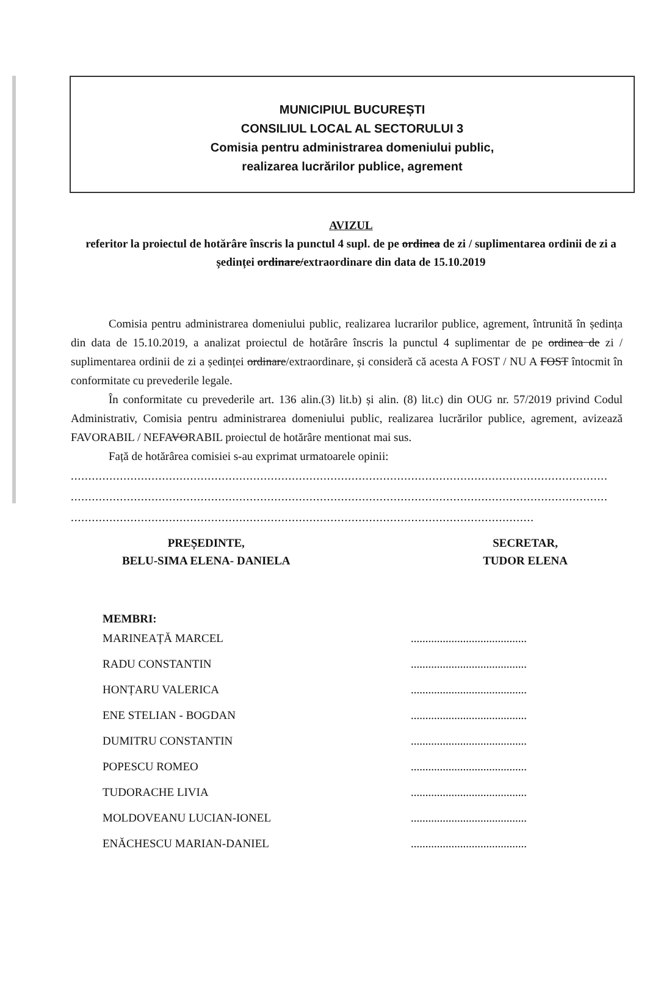MUNICIPIUL BUCUREȘTI
CONSILIUL LOCAL AL SECTORULUI 3
Comisia pentru administrarea domeniului public,
realizarea lucrărilor publice, agrement
AVIZUL
referitor la proiectul de hotărâre înscris la punctul 4 supl. de pe ordinea de zi / suplimentarea ordinii de zi a ședinței ordinare/extraordinare din data de 15.10.2019
Comisia pentru administrarea domeniului public, realizarea lucrarilor publice, agrement, întrunită în ședința din data de 15.10.2019, a analizat proiectul de hotărâre înscris la punctul 4 suplimentar de pe ordinea de zi / suplimentarea ordinii de zi a ședinței ordinare/extraordinare, și consideră că acesta A FOST / NU A FOST întocmit în conformitate cu prevederile legale.
În conformitate cu prevederile art. 136 alin.(3) lit.b) și alin. (8) lit.c) din OUG nr. 57/2019 privind Codul Administrativ, Comisia pentru administrarea domeniului public, realizarea lucrărilor publice, agrement, avizează FAVORABIL / NEFAVORABIL proiectul de hotărâre mentionat mai sus.
Față de hotărârea comisiei s-au exprimat urmatoarele opinii:
.........................................................................................................................................................
.........................................................................................................................................................
....................................................................................................................................
PREȘEDINTE,
BELU-SIMA ELENA- DANIELA
SECRETAR,
TUDOR ELENA
MEMBRI:
MARINEAȚĂ MARCEL........................................
RADU CONSTANTIN........................................
HONȚARU VALERICA........................................
ENE STELIAN - BOGDAN........................................
DUMITRU CONSTANTIN........................................
POPESCU ROMEO........................................
TUDORACHE LIVIA........................................
MOLDOVEANU LUCIAN-IONEL........................................
ENĂCHESCU MARIAN-DANIEL........................................